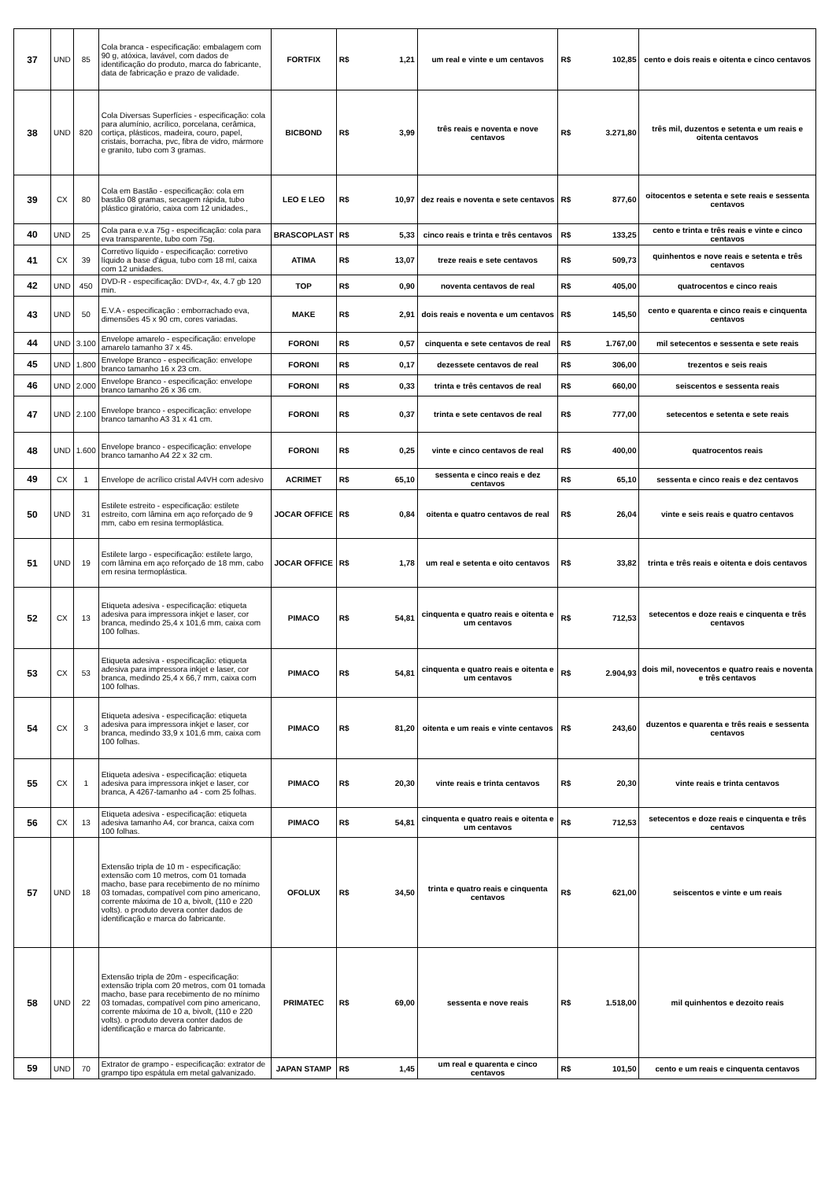| 37 | UND | 85 | Cola branca - especificação: embalagem com 90 g, atóxica, lavável, com dados de identificação do produto, marca do fabricante, data de fabricação e prazo de validade. | FORTFIX | R$ | 1,21 | um real e vinte e um centavos | R$ | 102,85 | cento e dois reais e oitenta e cinco centavos |
| 38 | UND | 820 | Cola Diversas Superfícies - especificação: cola para alumínio, acrílico, porcelana, cerâmica, cortiça, plásticos, madeira, couro, papel, cristais, borracha, pvc, fibra de vidro, mármore e granito, tubo com 3 gramas. | BICBOND | R$ | 3,99 | três reais e noventa e nove centavos | R$ | 3.271,80 | três mil, duzentos e setenta e um reais e oitenta centavos |
| 39 | CX | 80 | Cola em Bastão - especificação: cola em bastão 08 gramas, secagem rápida, tubo plástico giratório, caixa com 12 unidades., | LEO E LEO | R$ | 10,97 | dez reais e noventa e sete centavos | R$ | 877,60 | oitocentos e setenta e sete reais e sessenta centavos |
| 40 | UND | 25 | Cola para e.v.a 75g - especificação: cola para eva transparente, tubo com 75g. | BRASCOPLAST | R$ | 5,33 | cinco reais e trinta e três centavos | R$ | 133,25 | cento e trinta e três reais e vinte e cinco centavos |
| 41 | CX | 39 | Corretivo líquido - especificação: corretivo líquido a base d'água, tubo com 18 ml, caixa com 12 unidades. | ATIMA | R$ | 13,07 | treze reais e sete centavos | R$ | 509,73 | quinhentos e nove reais e setenta e três centavos |
| 42 | UND | 450 | DVD-R - especificação: DVD-r, 4x, 4.7 gb 120 min. | TOP | R$ | 0,90 | noventa centavos de real | R$ | 405,00 | quatrocentos e cinco reais |
| 43 | UND | 50 | E.V.A - especificação : emborrachado eva, dimensões 45 x 90 cm, cores variadas. | MAKE | R$ | 2,91 | dois reais e noventa e um centavos | R$ | 145,50 | cento e quarenta e cinco reais e cinquenta centavos |
| 44 | UND | 3.100 | Envelope amarelo - especificação: envelope amarelo tamanho 37 x 45. | FORONI | R$ | 0,57 | cinquenta e sete centavos de real | R$ | 1.767,00 | mil setecentos e sessenta e sete reais |
| 45 | UND | 1.800 | Envelope Branco - especificação: envelope branco tamanho 16 x 23 cm. | FORONI | R$ | 0,17 | dezessete centavos de real | R$ | 306,00 | trezentos e seis reais |
| 46 | UND | 2.000 | Envelope Branco - especificação: envelope branco tamanho 26 x 36 cm. | FORONI | R$ | 0,33 | trinta e três centavos de real | R$ | 660,00 | seiscentos e sessenta reais |
| 47 | UND | 2.100 | Envelope branco - especificação: envelope branco tamanho A3 31 x 41 cm. | FORONI | R$ | 0,37 | trinta e sete centavos de real | R$ | 777,00 | setecentos e setenta e sete reais |
| 48 | UND | 1.600 | Envelope branco - especificação: envelope branco tamanho A4 22 x 32 cm. | FORONI | R$ | 0,25 | vinte e cinco centavos de real | R$ | 400,00 | quatrocentos reais |
| 49 | CX | 1 | Envelope de acrílico cristal A4VH com adesivo | ACRIMET | R$ | 65,10 | sessenta e cinco reais e dez centavos | R$ | 65,10 | sessenta e cinco reais e dez centavos |
| 50 | UND | 31 | Estilete estreito - especificação: estilete estreito, com lâmina em aço reforçado de 9 mm, cabo em resina termoplástica. | JOCAR OFFICE | R$ | 0,84 | oitenta e quatro centavos de real | R$ | 26,04 | vinte e seis reais e quatro centavos |
| 51 | UND | 19 | Estilete largo - especificação: estilete largo, com lâmina em aço reforçado de 18 mm, cabo em resina termoplástica. | JOCAR OFFICE | R$ | 1,78 | um real e setenta e oito centavos | R$ | 33,82 | trinta e três reais e oitenta e dois centavos |
| 52 | CX | 13 | Etiqueta adesiva - especificação: etiqueta adesiva para impressora inkjet e laser, cor branca, medindo 25,4 x 101,6 mm, caixa com 100 folhas. | PIMACO | R$ | 54,81 | cinquenta e quatro reais e oitenta e um centavos | R$ | 712,53 | setecentos e doze reais e cinquenta e três centavos |
| 53 | CX | 53 | Etiqueta adesiva - especificação: etiqueta adesiva para impressora inkjet e laser, cor branca, medindo 25,4 x 66,7 mm, caixa com 100 folhas. | PIMACO | R$ | 54,81 | cinquenta e quatro reais e oitenta e um centavos | R$ | 2.904,93 | dois mil, novecentos e quatro reais e noventa e três centavos |
| 54 | CX | 3 | Etiqueta adesiva - especificação: etiqueta adesiva para impressora inkjet e laser, cor branca, medindo 33,9 x 101,6 mm, caixa com 100 folhas. | PIMACO | R$ | 81,20 | oitenta e um reais e vinte centavos | R$ | 243,60 | duzentos e quarenta e três reais e sessenta centavos |
| 55 | CX | 1 | Etiqueta adesiva - especificação: etiqueta adesiva para impressora inkjet e laser, cor branca, A 4267-tamanho a4 - com 25 folhas. | PIMACO | R$ | 20,30 | vinte reais e trinta centavos | R$ | 20,30 | vinte reais e trinta centavos |
| 56 | CX | 13 | Etiqueta adesiva - especificação: etiqueta adesiva tamanho A4, cor branca, caixa com 100 folhas. | PIMACO | R$ | 54,81 | cinquenta e quatro reais e oitenta e um centavos | R$ | 712,53 | setecentos e doze reais e cinquenta e três centavos |
| 57 | UND | 18 | Extensão tripla de 10 m - especificação: extensão com 10 metros, com 01 tomada macho, base para recebimento de no mínimo 03 tomadas, compatível com pino americano, corrente máxima de 10 a, bivolt, (110 e 220 volts). o produto devera conter dados de identificação e marca do fabricante. | OFOLUX | R$ | 34,50 | trinta e quatro reais e cinquenta centavos | R$ | 621,00 | seiscentos e vinte e um reais |
| 58 | UND | 22 | Extensão tripla de 20m - especificação: extensão tripla com 20 metros, com 01 tomada macho, base para recebimento de no mínimo 03 tomadas, compatível com pino americano, corrente máxima de 10 a, bivolt, (110 e 220 volts). o produto devera conter dados de identificação e marca do fabricante. | PRIMATEC | R$ | 69,00 | sessenta e nove reais | R$ | 1.518,00 | mil quinhentos e dezoito reais |
| 59 | UND | 70 | Extrator de grampo - especificação: extrator de grampo tipo espátula em metal galvanizado. | JAPAN STAMP | R$ | 1,45 | um real e quarenta e cinco centavos | R$ | 101,50 | cento e um reais e cinquenta centavos |